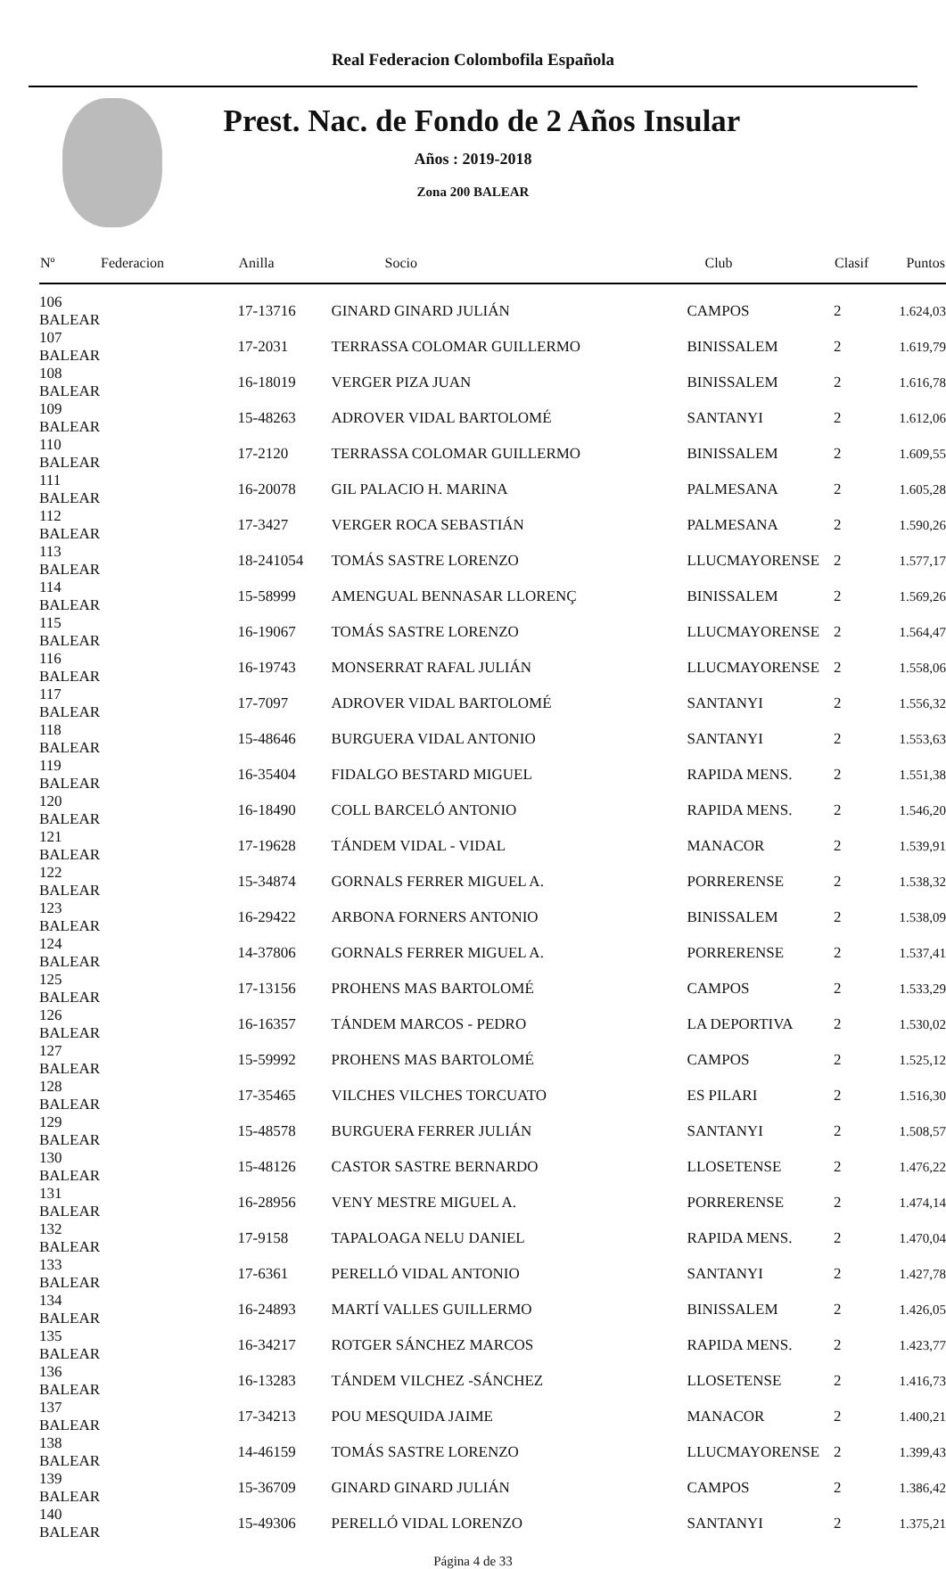Real Federacion Colombofila Española
Prest. Nac. de Fondo de 2 Años Insular
Años : 2019-2018
Zona 200 BALEAR
| Nº | Federacion | Anilla | Socio | Club | Clasif | Puntos |
| --- | --- | --- | --- | --- | --- | --- |
| 106 BALEAR | | 17-13716 | GINARD GINARD JULIÁN | CAMPOS | 2 | 1.624,03 |
| 107 BALEAR | | 17-2031 | TERRASSA COLOMAR GUILLERMO | BINISSALEM | 2 | 1.619,79 |
| 108 BALEAR | | 16-18019 | VERGER PIZA JUAN | BINISSALEM | 2 | 1.616,78 |
| 109 BALEAR | | 15-48263 | ADROVER VIDAL BARTOLOMÉ | SANTANYI | 2 | 1.612,06 |
| 110 BALEAR | | 17-2120 | TERRASSA COLOMAR GUILLERMO | BINISSALEM | 2 | 1.609,55 |
| 111 BALEAR | | 16-20078 | GIL PALACIO H. MARINA | PALMESANA | 2 | 1.605,28 |
| 112 BALEAR | | 17-3427 | VERGER ROCA SEBASTIÁN | PALMESANA | 2 | 1.590,26 |
| 113 BALEAR | | 18-241054 | TOMÁS SASTRE LORENZO | LLUCMAYORENSE | 2 | 1.577,17 |
| 114 BALEAR | | 15-58999 | AMENGUAL BENNASAR LLORENÇ | BINISSALEM | 2 | 1.569,26 |
| 115 BALEAR | | 16-19067 | TOMÁS SASTRE LORENZO | LLUCMAYORENSE | 2 | 1.564,47 |
| 116 BALEAR | | 16-19743 | MONSERRAT RAFAL JULIÁN | LLUCMAYORENSE | 2 | 1.558,06 |
| 117 BALEAR | | 17-7097 | ADROVER VIDAL BARTOLOMÉ | SANTANYI | 2 | 1.556,32 |
| 118 BALEAR | | 15-48646 | BURGUERA VIDAL ANTONIO | SANTANYI | 2 | 1.553,63 |
| 119 BALEAR | | 16-35404 | FIDALGO BESTARD MIGUEL | RAPIDA MENS. | 2 | 1.551,38 |
| 120 BALEAR | | 16-18490 | COLL BARCELÓ ANTONIO | RAPIDA MENS. | 2 | 1.546,20 |
| 121 BALEAR | | 17-19628 | TÁNDEM VIDAL - VIDAL | MANACOR | 2 | 1.539,91 |
| 122 BALEAR | | 15-34874 | GORNALS FERRER MIGUEL A. | PORRERENSE | 2 | 1.538,32 |
| 123 BALEAR | | 16-29422 | ARBONA FORNERS ANTONIO | BINISSALEM | 2 | 1.538,09 |
| 124 BALEAR | | 14-37806 | GORNALS FERRER MIGUEL A. | PORRERENSE | 2 | 1.537,41 |
| 125 BALEAR | | 17-13156 | PROHENS MAS BARTOLOMÉ | CAMPOS | 2 | 1.533,29 |
| 126 BALEAR | | 16-16357 | TÁNDEM MARCOS - PEDRO | LA DEPORTIVA | 2 | 1.530,02 |
| 127 BALEAR | | 15-59992 | PROHENS MAS BARTOLOMÉ | CAMPOS | 2 | 1.525,12 |
| 128 BALEAR | | 17-35465 | VILCHES VILCHES TORCUATO | ES PILARI | 2 | 1.516,30 |
| 129 BALEAR | | 15-48578 | BURGUERA FERRER JULIÁN | SANTANYI | 2 | 1.508,57 |
| 130 BALEAR | | 15-48126 | CASTOR SASTRE BERNARDO | LLOSETENSE | 2 | 1.476,22 |
| 131 BALEAR | | 16-28956 | VENY MESTRE MIGUEL A. | PORRERENSE | 2 | 1.474,14 |
| 132 BALEAR | | 17-9158 | TAPALOAGA NELU DANIEL | RAPIDA MENS. | 2 | 1.470,04 |
| 133 BALEAR | | 17-6361 | PERELLÓ VIDAL ANTONIO | SANTANYI | 2 | 1.427,78 |
| 134 BALEAR | | 16-24893 | MARTÍ VALLES GUILLERMO | BINISSALEM | 2 | 1.426,05 |
| 135 BALEAR | | 16-34217 | ROTGER SÁNCHEZ MARCOS | RAPIDA MENS. | 2 | 1.423,77 |
| 136 BALEAR | | 16-13283 | TÁNDEM VILCHEZ -SÁNCHEZ | LLOSETENSE | 2 | 1.416,73 |
| 137 BALEAR | | 17-34213 | POU MESQUIDA JAIME | MANACOR | 2 | 1.400,21 |
| 138 BALEAR | | 14-46159 | TOMÁS SASTRE LORENZO | LLUCMAYORENSE | 2 | 1.399,43 |
| 139 BALEAR | | 15-36709 | GINARD GINARD JULIÁN | CAMPOS | 2 | 1.386,42 |
| 140 BALEAR | | 15-49306 | PERELLÓ VIDAL LORENZO | SANTANYI | 2 | 1.375,21 |
Página 4 de 33